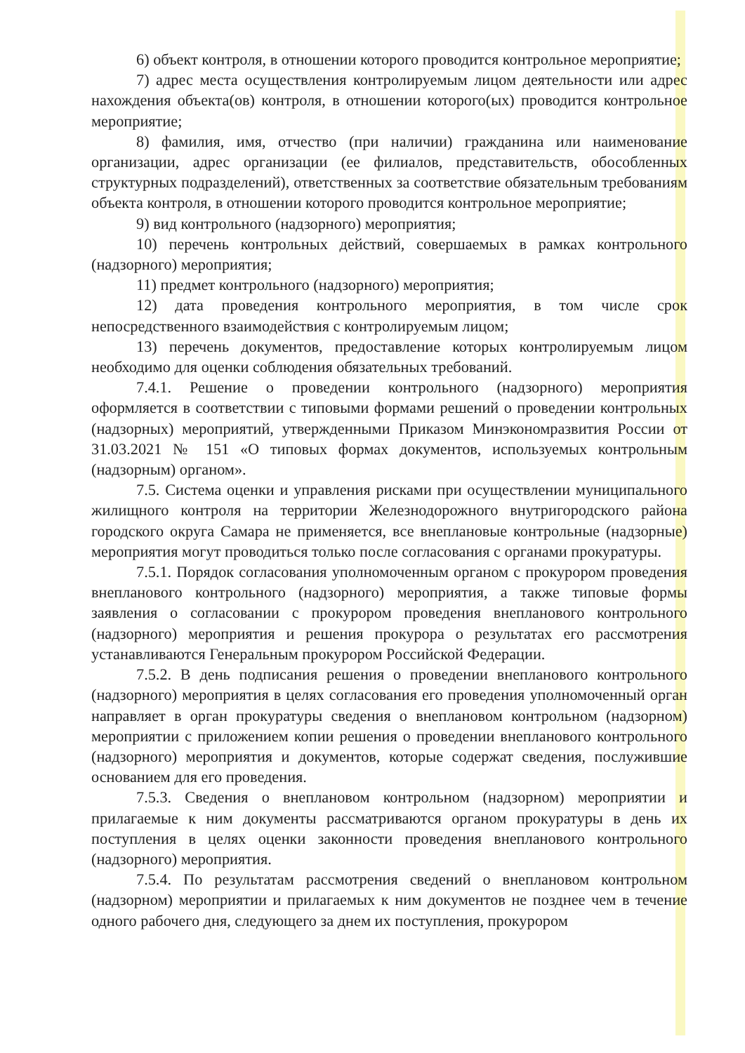6) объект контроля, в отношении которого проводится контрольное мероприятие;
7) адрес места осуществления контролируемым лицом деятельности или адрес нахождения объекта(ов) контроля, в отношении которого(ых) проводится контрольное мероприятие;
8) фамилия, имя, отчество (при наличии) гражданина или наименование организации, адрес организации (ее филиалов, представительств, обособленных структурных подразделений), ответственных за соответствие обязательным требованиям объекта контроля, в отношении которого проводится контрольное мероприятие;
9) вид контрольного (надзорного) мероприятия;
10) перечень контрольных действий, совершаемых в рамках контрольного (надзорного) мероприятия;
11) предмет контрольного (надзорного) мероприятия;
12) дата проведения контрольного мероприятия, в том числе срок непосредственного взаимодействия с контролируемым лицом;
13) перечень документов, предоставление которых контролируемым лицом необходимо для оценки соблюдения обязательных требований.
7.4.1. Решение о проведении контрольного (надзорного) мероприятия оформляется в соответствии с типовыми формами решений о проведении контрольных (надзорных) мероприятий, утвержденными Приказом Минэкономразвития России от 31.03.2021 № 151 «О типовых формах документов, используемых контрольным (надзорным) органом».
7.5. Система оценки и управления рисками при осуществлении муниципального жилищного контроля на территории Железнодорожного внутригородского района городского округа Самара не применяется, все внеплановые контрольные (надзорные) мероприятия могут проводиться только после согласования с органами прокуратуры.
7.5.1. Порядок согласования уполномоченным органом с прокурором проведения внепланового контрольного (надзорного) мероприятия, а также типовые формы заявления о согласовании с прокурором проведения внепланового контрольного (надзорного) мероприятия и решения прокурора о результатах его рассмотрения устанавливаются Генеральным прокурором Российской Федерации.
7.5.2. В день подписания решения о проведении внепланового контрольного (надзорного) мероприятия в целях согласования его проведения уполномоченный орган направляет в орган прокуратуры сведения о внеплановом контрольном (надзорном) мероприятии с приложением копии решения о проведении внепланового контрольного (надзорного) мероприятия и документов, которые содержат сведения, послужившие основанием для его проведения.
7.5.3. Сведения о внеплановом контрольном (надзорном) мероприятии и прилагаемые к ним документы рассматриваются органом прокуратуры в день их поступления в целях оценки законности проведения внепланового контрольного (надзорного) мероприятия.
7.5.4. По результатам рассмотрения сведений о внеплановом контрольном (надзорном) мероприятии и прилагаемых к ним документов не позднее чем в течение одного рабочего дня, следующего за днем их поступления, прокурором